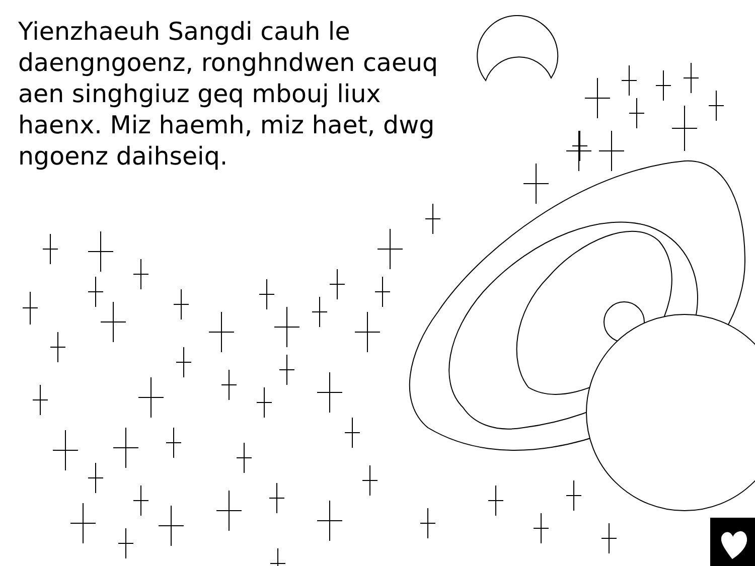Yienzhaeuh Sangdi cauh le daengngoenz, ronghndwen caeuq aen singhgiuz geq mbouj liux haenx. Miz haemh, miz haet, dwg ngoenz daihseiq.